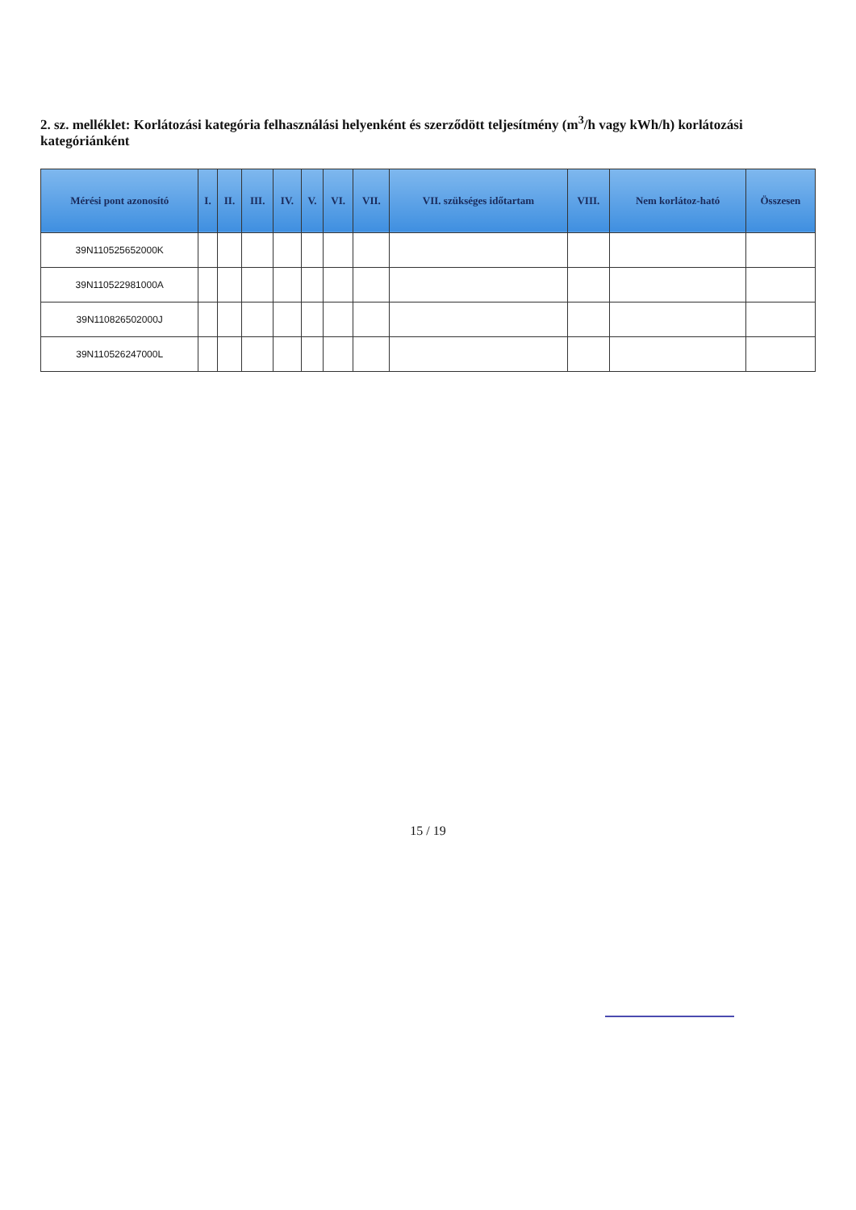2. sz. melléklet: Korlátozási kategória felhasználási helyenként és szerződött teljesítmény (m<sup>3</sup>/h vagy kWh/h) korlátozási kategóriánként
| Mérési pont azonosító | I. | II. | III. | IV. | V. | VI. | VII. | VII. szükséges időtartam | VIII. | Nem korlátoz-ható | Összesen |
| --- | --- | --- | --- | --- | --- | --- | --- | --- | --- | --- | --- |
| 39N110525652000K | | | | | | | | | | | |
| 39N110522981000A | | | | | | | | | | | |
| 39N110826502000J | | | | | | | | | | | |
| 39N110526247000L | | | | | | | | | | | |
15 / 19